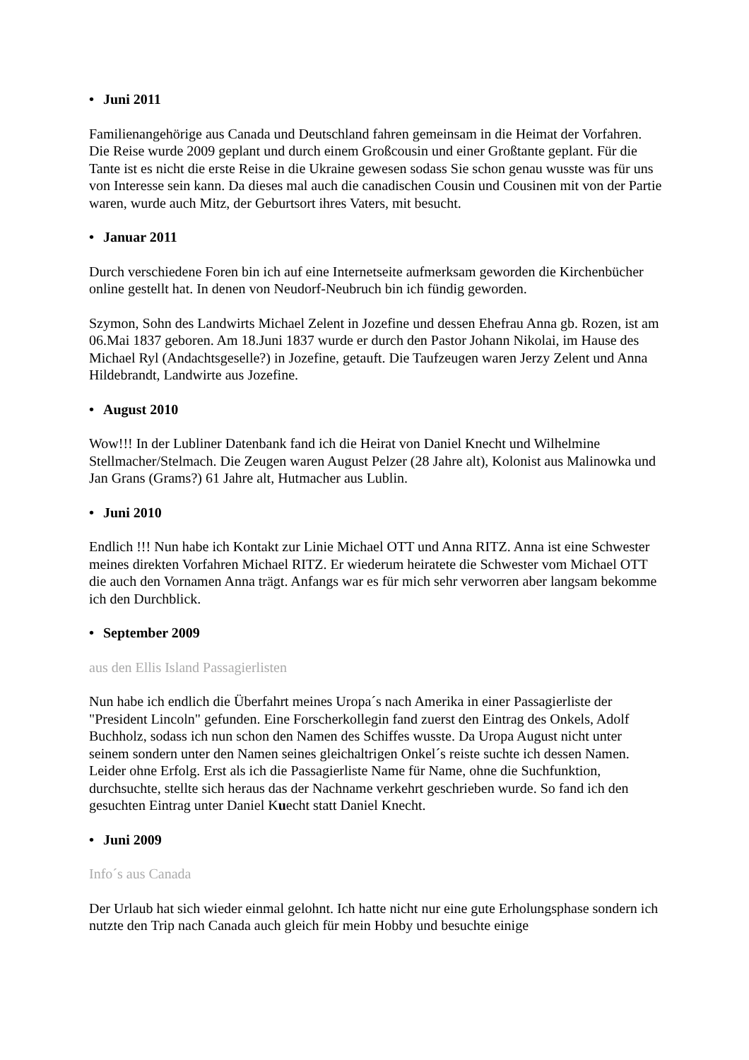• Juni 2011
Familienangehörige aus Canada und Deutschland fahren gemeinsam in die Heimat der Vorfahren. Die Reise wurde 2009 geplant und durch einem Großcousin und einer Großtante geplant. Für die Tante ist es nicht die erste Reise in die Ukraine gewesen sodass Sie schon genau wusste was für uns von Interesse sein kann. Da dieses mal auch die canadischen Cousin und Cousinen mit von der Partie waren, wurde auch Mitz, der Geburtsort ihres Vaters, mit besucht.
• Januar 2011
Durch verschiedene Foren bin ich auf eine Internetseite aufmerksam geworden die Kirchenbücher online gestellt hat. In denen von Neudorf-Neubruch bin ich fündig geworden.
Szymon, Sohn des Landwirts Michael Zelent in Jozefine und dessen Ehefrau Anna gb. Rozen, ist am 06.Mai 1837 geboren. Am 18.Juni 1837 wurde er durch den Pastor Johann Nikolai, im Hause des Michael Ryl (Andachtsgeselle?) in Jozefine, getauft. Die Taufzeugen waren Jerzy Zelent und Anna Hildebrandt, Landwirte aus Jozefine.
• August 2010
Wow!!! In der Lubliner Datenbank fand ich die Heirat von Daniel Knecht und Wilhelmine Stellmacher/Stelmach. Die Zeugen waren August Pelzer (28 Jahre alt), Kolonist aus Malinowka und Jan Grans (Grams?) 61 Jahre alt, Hutmacher aus Lublin.
• Juni 2010
Endlich !!! Nun habe ich Kontakt zur Linie Michael OTT und Anna RITZ. Anna ist eine Schwester meines direkten Vorfahren Michael RITZ. Er wiederum heiratete die Schwester vom Michael OTT die auch den Vornamen Anna trägt. Anfangs war es für mich sehr verworren aber langsam bekomme ich den Durchblick.
• September 2009
aus den Ellis Island Passagierlisten
Nun habe ich endlich die Überfahrt meines Uropa´s nach Amerika in einer Passagierliste der "President Lincoln" gefunden. Eine Forscherkollegin fand zuerst den Eintrag des Onkels, Adolf Buchholz, sodass ich nun schon den Namen des Schiffes wusste. Da Uropa August nicht unter seinem sondern unter den Namen seines gleichaltrigen Onkel´s reiste suchte ich dessen Namen. Leider ohne Erfolg. Erst als ich die Passagierliste Name für Name, ohne die Suchfunktion, durchsuchte, stellte sich heraus das der Nachname verkehrt geschrieben wurde. So fand ich den gesuchten Eintrag unter Daniel Kuecht statt Daniel Knecht.
• Juni 2009
Info´s aus Canada
Der Urlaub hat sich wieder einmal gelohnt. Ich hatte nicht nur eine gute Erholungsphase sondern ich nutzte den Trip nach Canada auch gleich für mein Hobby und besuchte einige